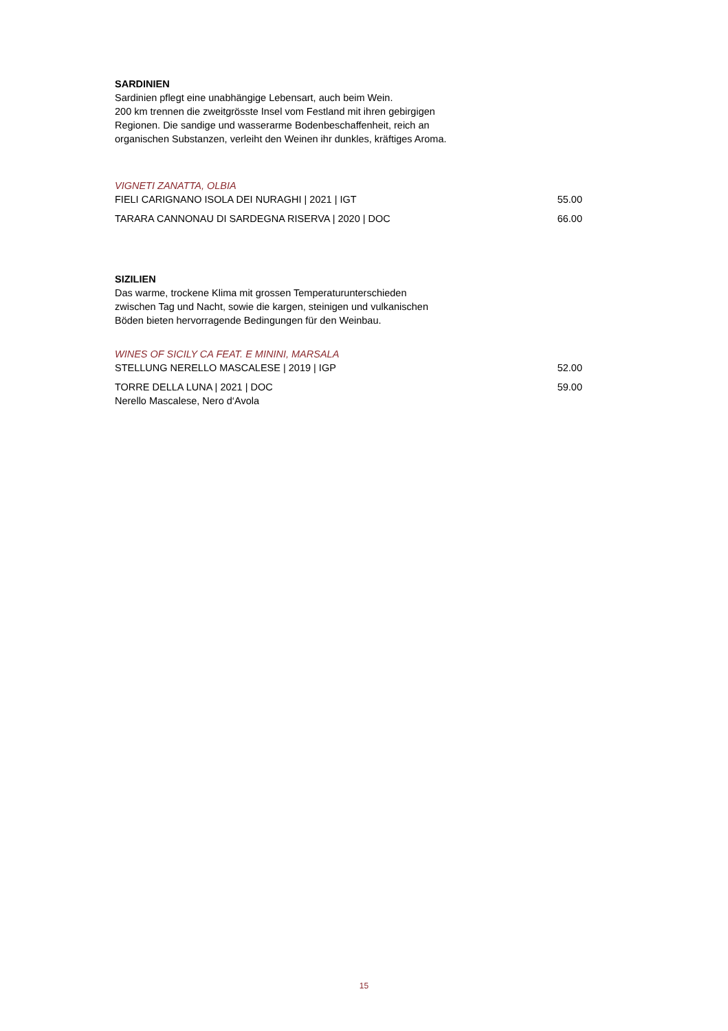SARDINIEN
Sardinien pflegt eine unabhängige Lebensart, auch beim Wein.
200 km trennen die zweitgrösste Insel vom Festland mit ihren gebirgigen
Regionen. Die sandige und wasserarme Bodenbeschaffenheit, reich an
organischen Substanzen, verleiht den Weinen ihr dunkles, kräftiges Aroma.
VIGNETI ZANATTA, OLBIA
FIELI CARIGNANO ISOLA DEI NURAGHI | 2021 | IGT 55.00
TARARA CANNONAU DI SARDEGNA RISERVA | 2020 | DOC 66.00
SIZILIEN
Das warme, trockene Klima mit grossen Temperaturunterschieden
zwischen Tag und Nacht, sowie die kargen, steinigen und vulkanischen
Böden bieten hervorragende Bedingungen für den Weinbau.
WINES OF SICILY CA FEAT. E MININI, MARSALA
STELLUNG NERELLO MASCALESE | 2019 | IGP 52.00
TORRE DELLA LUNA | 2021 | DOC 59.00
Nerello Mascalese, Nero d‘Avola
15